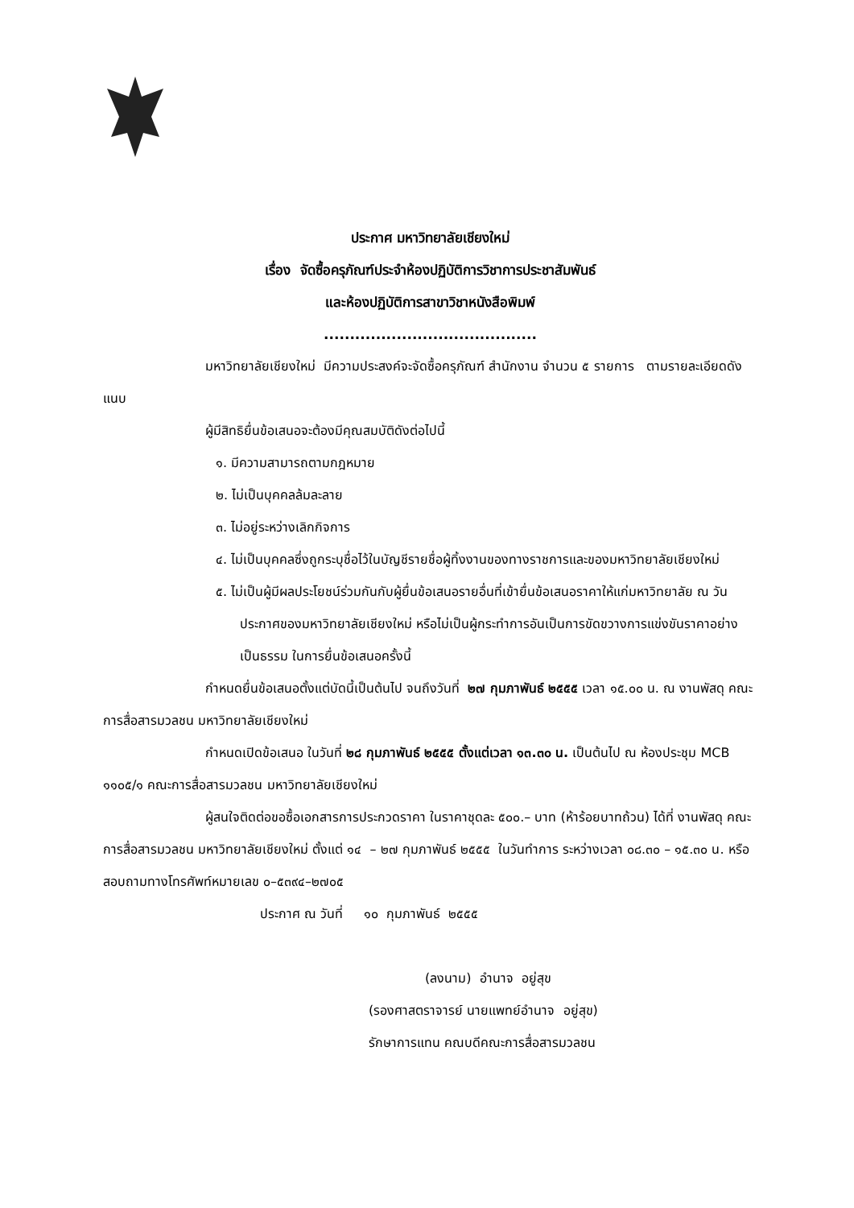ประกาศ มหาวิทยาลัยเชียงใหม่
เรื่อง จัดซื้อครุภัณฑ์ประจำห้องปฏิบัติการวิชาการประชาสัมพันธ์
และห้องปฏิบัติการสาขาวิชาหนังสือพิมพ์
.........................................
มหาวิทยาลัยเชียงใหม่ มีความประสงค์จะจัดซื้อครุภัณฑ์ สำนักงาน จำนวน ๕ รายการ ตามรายละเอียดดังแนบ
ผู้มีสิทธิยื่นข้อเสนอจะต้องมีคุณสมบัติดังต่อไปนี้
๑. มีความสามารถตามกฎหมาย
๒. ไม่เป็นบุคคลล้มละลาย
๓. ไม่อยู่ระหว่างเลิกกิจการ
๔. ไม่เป็นบุคคลซึ่งถูกระบุชื่อไว้ในบัญชีรายชื่อผู้ทิ้งงานของทางราชการและของมหาวิทยาลัยเชียงใหม่
๕. ไม่เป็นผู้มีผลประโยชน์ร่วมกันกับผู้ยื่นข้อเสนอรายอื่นที่เข้ายื่นข้อเสนอราคาให้แก่มหาวิทยาลัย ณ วันประกาศของมหาวิทยาลัยเชียงใหม่ หรือไม่เป็นผู้กระทำการอันเป็นการขัดขวางการแข่งขันราคาอย่างเป็นธรรม ในการยื่นข้อเสนอครั้งนี้
กำหนดยื่นข้อเสนอตั้งแต่บัดนี้เป็นต้นไป จนถึงวันที่ ๒๗ กุมภาพันธ์ ๒๕๕๕ เวลา ๑๕.๐๐ น. ณ งานพัสดุ คณะการสื่อสารมวลชน มหาวิทยาลัยเชียงใหม่
กำหนดเปิดข้อเสนอ ในวันที่ ๒๘ กุมภาพันธ์ ๒๕๕๕ ตั้งแต่เวลา ๑๓.๓๐ น. เป็นต้นไป ณ ห้องประชุม MCB ๑๑๐๕/๑ คณะการสื่อสารมวลชน มหาวิทยาลัยเชียงใหม่
ผู้สนใจติดต่อขอซื้อเอกสารการประกวดราคา ในราคาชุดละ ๕๐๐.– บาท (ห้าร้อยบาทถ้วน) ได้ที่ งานพัสดุ คณะการสื่อสารมวลชน มหาวิทยาลัยเชียงใหม่ ตั้งแต่ ๑๔ – ๒๗ กุมภาพันธ์ ๒๕๕๕ ในวันทำการ ระหว่างเวลา ๐๘.๓๐ – ๑๕.๓๐ น. หรือสอบถามทางโทรศัพท์หมายเลข ๐–๕๓๙๔–๒๗๐๕
ประกาศ ณ วันที่ ๑๐ กุมภาพันธ์ ๒๕๕๕
(ลงนาม) อำนาจ อยู่สุข
(รองศาสตราจารย์ นายแพทย์อำนาจ อยู่สุข)
รักษาการแทน คณบดีคณะการสื่อสารมวลชน